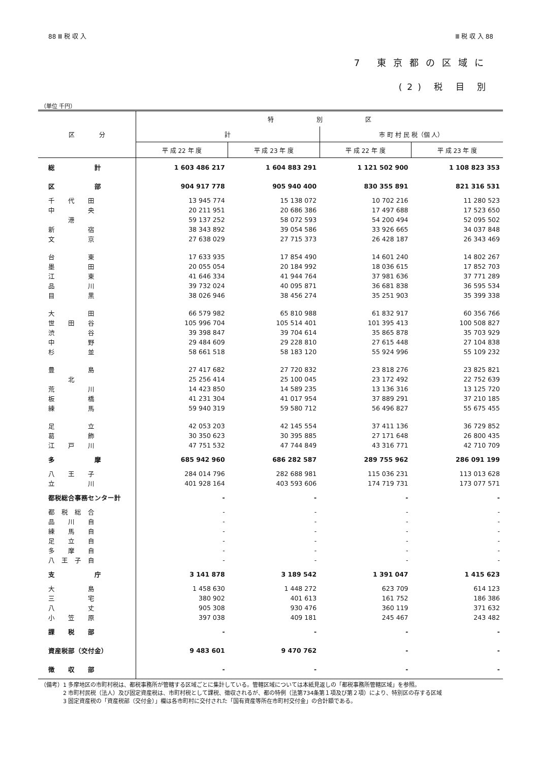88 Ⅲ 税 収 入 Ⅲ 税 収 入 88
7 東京都の区域に
(2) 税 目 別
（単位 千円）
| 区 分 | 特 別 区 | | | |
| --- | --- | --- | --- | --- |
| | 計 | | 市 町 村 民 税（個 人） | |
| | 平 成 22 年 度 | 平 成 23 年 度 | 平 成 22 年 度 | 平 成 23 年 度 |
| 総 計 | 1 603 486 217 | 1 604 883 291 | 1 121 502 900 | 1 108 823 353 |
| 区 部 | 904 917 778 | 905 940 400 | 830 355 891 | 821 316 531 |
| 千 代 田 | 13 945 774 | 15 138 072 | 10 702 216 | 11 280 523 |
| 中 央 | 20 211 951 | 20 686 386 | 17 497 688 | 17 523 650 |
| 港 | 59 137 252 | 58 072 593 | 54 200 494 | 52 095 502 |
| 新 宿 | 38 343 892 | 39 054 586 | 33 926 665 | 34 037 848 |
| 文 京 | 27 638 029 | 27 715 373 | 26 428 187 | 26 343 469 |
| 台 東 | 17 633 935 | 17 854 490 | 14 601 240 | 14 802 267 |
| 墨 田 | 20 055 054 | 20 184 992 | 18 036 615 | 17 852 703 |
| 江 東 | 41 646 334 | 41 944 764 | 37 981 636 | 37 771 289 |
| 品 川 | 39 732 024 | 40 095 871 | 36 681 838 | 36 595 534 |
| 目 黒 | 38 026 946 | 38 456 274 | 35 251 903 | 35 399 338 |
| 大 田 | 66 579 982 | 65 810 988 | 61 832 917 | 60 356 766 |
| 世 田 谷 | 105 996 704 | 105 514 401 | 101 395 413 | 100 508 827 |
| 渋 谷 | 39 398 847 | 39 704 614 | 35 865 878 | 35 703 929 |
| 中 野 | 29 484 609 | 29 228 810 | 27 615 448 | 27 104 838 |
| 杉 並 | 58 661 518 | 58 183 120 | 55 924 996 | 55 109 232 |
| 豊 島 | 27 417 682 | 27 720 832 | 23 818 276 | 23 825 821 |
| 北 | 25 256 414 | 25 100 045 | 23 172 492 | 22 752 639 |
| 荒 川 | 14 423 850 | 14 589 235 | 13 136 316 | 13 125 720 |
| 板 橋 | 41 231 304 | 41 017 954 | 37 889 291 | 37 210 185 |
| 練 馬 | 59 940 319 | 59 580 712 | 56 496 827 | 55 675 455 |
| 足 立 | 42 053 203 | 42 145 554 | 37 411 136 | 36 729 852 |
| 葛 飾 | 30 350 623 | 30 395 885 | 27 171 648 | 26 800 435 |
| 江 戸 川 | 47 751 532 | 47 744 849 | 43 316 771 | 42 710 709 |
| 多 摩 | 685 942 960 | 686 282 587 | 289 755 962 | 286 091 199 |
| 八 王 子 | 284 014 796 | 282 688 981 | 115 036 231 | 113 013 628 |
| 立 川 | 401 928 164 | 403 593 606 | 174 719 731 | 173 077 571 |
| 都税総合事務センター計 | - | - | - | - |
| 都 税 総 合 | - | - | - | - |
| 品 川 自 | - | - | - | - |
| 練 馬 自 | - | - | - | - |
| 足 立 自 | - | - | - | - |
| 多 摩 自 | - | - | - | - |
| 八 王 子 自 | - | - | - | - |
| 支 庁 | 3 141 878 | 3 189 542 | 1 391 047 | 1 415 623 |
| 大 島 | 1 458 630 | 1 448 272 | 623 709 | 614 123 |
| 三 宅 | 380 902 | 401 613 | 161 752 | 186 386 |
| 八 丈 | 905 308 | 930 476 | 360 119 | 371 632 |
| 小 笠 原 | 397 038 | 409 181 | 245 467 | 243 482 |
| 課 税 部 | - | - | - | - |
| 資産税部（交付金） | 9 483 601 | 9 470 762 | - | - |
| 徴 収 部 | - | - | - | - |
（備考）1 多摩地区の市町村税は、都税事務所が管轄する区域ごとに集計している。管轄区域については本紙見返しの「都税事務所管轄区域」を参照。
　　　　2 市町村民税（法人）及び固定資産税は、市町村税として課税、徴収されるが、都の特例（法第734条第１項及び第２項）により、特別区の存する区域
　　　　3 固定資産税の「資産税部（交付金）」欄は各市町村に交付された「国有資産等所在市町村交付金」の合計額である。